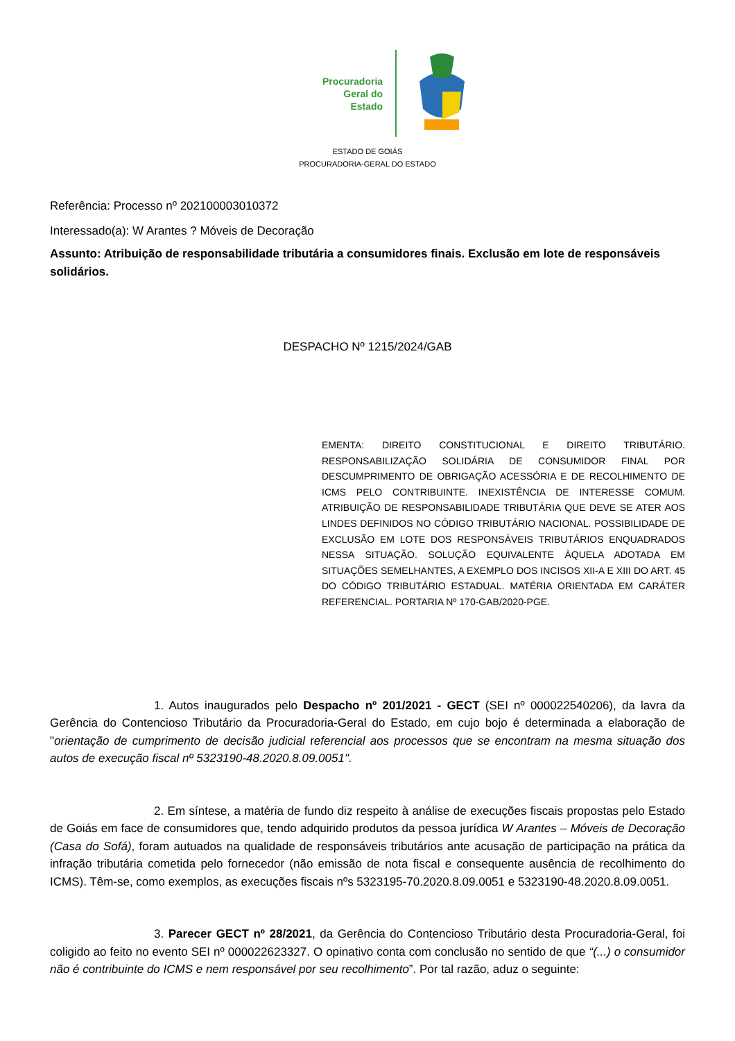Procuradoria
Geral do
Estado
ESTADO DE GOIÁS
PROCURADORIA-GERAL DO ESTADO
Referência: Processo nº 202100003010372
Interessado(a): W Arantes ? Móveis de Decoração
Assunto: Atribuição de responsabilidade tributária a consumidores finais. Exclusão em lote de responsáveis solidários.
DESPACHO Nº 1215/2024/GAB
EMENTA: DIREITO CONSTITUCIONAL E DIREITO TRIBUTÁRIO. RESPONSABILIZAÇÃO SOLIDÁRIA DE CONSUMIDOR FINAL POR DESCUMPRIMENTO DE OBRIGAÇÃO ACESSÓRIA E DE RECOLHIMENTO DE ICMS PELO CONTRIBUINTE. INEXISTÊNCIA DE INTERESSE COMUM. ATRIBUIÇÃO DE RESPONSABILIDADE TRIBUTÁRIA QUE DEVE SE ATER AOS LINDES DEFINIDOS NO CÓDIGO TRIBUTÁRIO NACIONAL. POSSIBILIDADE DE EXCLUSÃO EM LOTE DOS RESPONSÁVEIS TRIBUTÁRIOS ENQUADRADOS NESSA SITUAÇÃO. SOLUÇÃO EQUIVALENTE ÀQUELA ADOTADA EM SITUAÇÕES SEMELHANTES, A EXEMPLO DOS INCISOS XII-A E XIII DO ART. 45 DO CÓDIGO TRIBUTÁRIO ESTADUAL. MATÉRIA ORIENTADA EM CARÁTER REFERENCIAL. PORTARIA Nº 170-GAB/2020-PGE.
1. Autos inaugurados pelo Despacho nº 201/2021 - GECT (SEI nº 000022540206), da lavra da Gerência do Contencioso Tributário da Procuradoria-Geral do Estado, em cujo bojo é determinada a elaboração de "orientação de cumprimento de decisão judicial referencial aos processos que se encontram na mesma situação dos autos de execução fiscal nº 5323190-48.2020.8.09.0051".
2. Em síntese, a matéria de fundo diz respeito à análise de execuções fiscais propostas pelo Estado de Goiás em face de consumidores que, tendo adquirido produtos da pessoa jurídica W Arantes – Móveis de Decoração (Casa do Sofá), foram autuados na qualidade de responsáveis tributários ante acusação de participação na prática da infração tributária cometida pelo fornecedor (não emissão de nota fiscal e consequente ausência de recolhimento do ICMS). Têm-se, como exemplos, as execuções fiscais nºs 5323195-70.2020.8.09.0051 e 5323190-48.2020.8.09.0051.
3. Parecer GECT nº 28/2021, da Gerência do Contencioso Tributário desta Procuradoria-Geral, foi coligido ao feito no evento SEI nº 000022623327. O opinativo conta com conclusão no sentido de que “(...) o consumidor não é contribuinte do ICMS e nem responsável por seu recolhimento”. Por tal razão, aduz o seguinte: